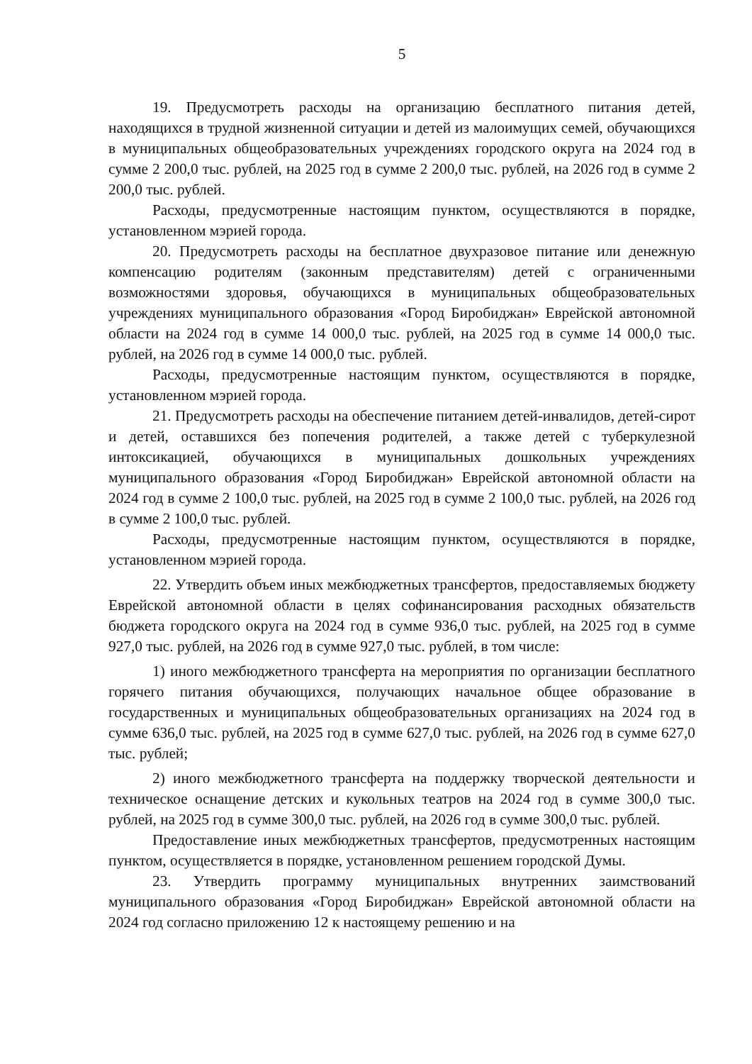5
19. Предусмотреть расходы на организацию бесплатного питания детей, находящихся в трудной жизненной ситуации и детей из малоимущих семей, обучающихся в муниципальных общеобразовательных учреждениях городского округа на 2024 год в сумме 2 200,0 тыс. рублей, на 2025 год в сумме 2 200,0 тыс. рублей, на 2026 год в сумме 2 200,0 тыс. рублей.
Расходы, предусмотренные настоящим пунктом, осуществляются в порядке, установленном мэрией города.
20. Предусмотреть расходы на бесплатное двухразовое питание или денежную компенсацию родителям (законным представителям) детей с ограниченными возможностями здоровья, обучающихся в муниципальных общеобразовательных учреждениях муниципального образования «Город Биробиджан» Еврейской автономной области на 2024 год в сумме 14 000,0 тыс. рублей, на 2025 год в сумме 14 000,0 тыс. рублей, на 2026 год в сумме 14 000,0 тыс. рублей.
Расходы, предусмотренные настоящим пунктом, осуществляются в порядке, установленном мэрией города.
21. Предусмотреть расходы на обеспечение питанием детей-инвалидов, детей-сирот и детей, оставшихся без попечения родителей, а также детей с туберкулезной интоксикацией, обучающихся в муниципальных дошкольных учреждениях муниципального образования «Город Биробиджан» Еврейской автономной области на 2024 год в сумме 2 100,0 тыс. рублей, на 2025 год в сумме 2 100,0 тыс. рублей, на 2026 год в сумме 2 100,0 тыс. рублей.
Расходы, предусмотренные настоящим пунктом, осуществляются в порядке, установленном мэрией города.
22. Утвердить объем иных межбюджетных трансфертов, предоставляемых бюджету Еврейской автономной области в целях софинансирования расходных обязательств бюджета городского округа на 2024 год в сумме 936,0 тыс. рублей, на 2025 год в сумме 927,0 тыс. рублей, на 2026 год в сумме 927,0 тыс. рублей, в том числе:
1) иного межбюджетного трансферта на мероприятия по организации бесплатного горячего питания обучающихся, получающих начальное общее образование в государственных и муниципальных общеобразовательных организациях на 2024 год в сумме 636,0 тыс. рублей, на 2025 год в сумме 627,0 тыс. рублей, на 2026 год в сумме 627,0 тыс. рублей;
2) иного межбюджетного трансферта на поддержку творческой деятельности и техническое оснащение детских и кукольных театров на 2024 год в сумме 300,0 тыс. рублей, на 2025 год в сумме 300,0 тыс. рублей, на 2026 год в сумме 300,0 тыс. рублей.
Предоставление иных межбюджетных трансфертов, предусмотренных настоящим пунктом, осуществляется в порядке, установленном решением городской Думы.
23. Утвердить программу муниципальных внутренних заимствований муниципального образования «Город Биробиджан» Еврейской автономной области на 2024 год согласно приложению 12 к настоящему решению и на